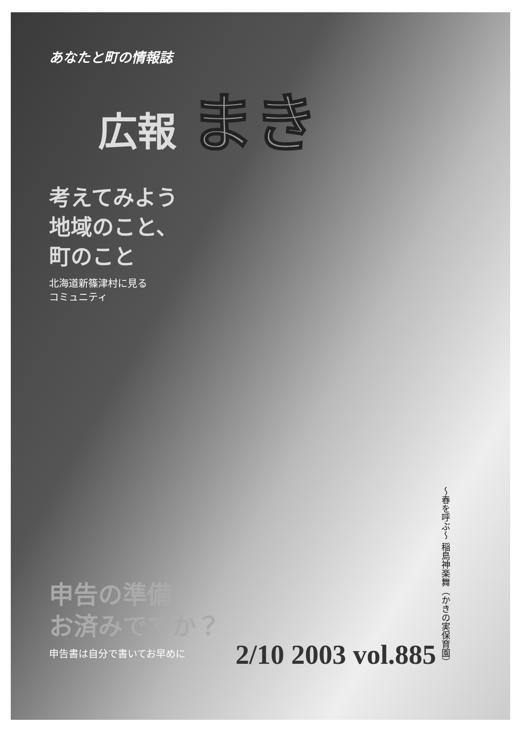あなたと町の情報誌
広報 まき
考えてみよう
地域のこと、
町のこと
北海道新篠津村に見る
コミュニティ
申告の準備
お済みですか？
申告書は自分で書いてお早めに
〜春を呼ぶ〜 稲島神楽舞（かきの実保育園）
2/10 2003 vol.885